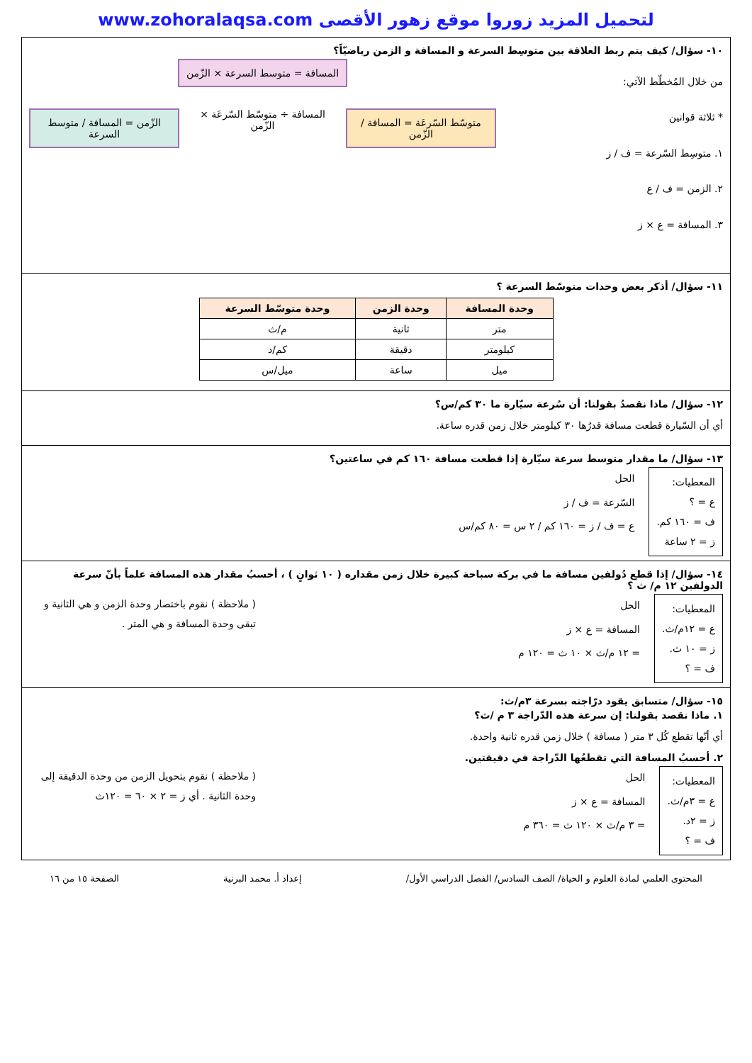لتحميل المزيد زوروا موقع زهور الأقصى www.zohoralaqsa.com
١٠- سؤال/ كيف يتم ربط العلاقة بين متوسِط السرعة و المسافة و الزمن رياضيّاً؟
من خلال المُخطّط الآتي:
* ثلاثة قوانين
١. متوسِط السّرعة = ف / ز
٢. الزمن = ف / ع
٣. المسافة = ع × ز
المسافة = متوسط السرعة × الزّمن
متوسّط السّرعَة = المسافة / الزّمن
المسافة ÷ متوسّط السّرعَة × الزّمن
الزّمن = المسافة / متوسط السرعة
١١- سؤال/ أذكر بعض وحدات متوسّط السرعة ؟
| وحدة المسافة | وحدة الزمن | وحدة متوسّط السرعة |
| --- | --- | --- |
| متر | ثانية | م/ث |
| كيلومتر | دقيقة | كم/د |
| ميل | ساعة | ميل/س |
١٢- سؤال/ ماذا نقصدُ بقولنا: أن سُرعة سيّارة ما ٣٠ كم/س؟
أي أن السّيارة قطعت مسافة قدرُها ٣٠ كيلومتر خلال زمن قدره ساعة.
١٣- سؤال/ ما مقدار متوسط سرعة سيّارة إذا قطعت مسافة ١٦٠ كم في ساعتين؟
المعطيات:
ع = ؟
ف = ١٦٠ كم.
ز = ٢ ساعة
الحل
السّرعة = ف / ز
ع = ف / ز = ١٦٠ كم / ٢ س = ٨٠ كم/س
١٤- سؤال/ إذا قطع دُولفين مسافة ما في بركة سباحة كبيرة خلال زمن مقداره ( ١٠ ثوانٍ ) ، أحسبُ مقدار هذه المسافة علماً بأنّ سرعة الدولفين ١٢ م/ ث ؟
المعطيات:
ع = ١٢م/ث.
ز = ١٠ ث.
ف = ؟
الحل
المسافة = ع × ز
= ١٢ م/ث × ١٠ ث = ١٢٠ م
( ملاحظة ) نقوم باختصار وحدة الزمن و هي الثانية و تبقى وحدة المسافة و هي المتر .
١٥- سؤال/ متسابق يقود درّاجته بسرعة ٣م/ث:
١. ماذا نقصد بقولنا: إن سرعة هذه الدّراجة ٣ م /ث؟
أي أنّها تقطع كُل ٣ متر ( مسافة ) خلال زمن قدره ثانية واحدة.
٢. أحسبُ المسافة التي تقطعُها الدّراجة في دقيقتين.
المعطيات:
ع = ٣م/ث.
ز = ٢د.
ف = ؟
الحل
المسافة = ع × ز
= ٣ م/ث × ١٢٠ ث = ٣٦٠ م
( ملاحظة ) نقوم بتحويل الزمن من وحدة الدقيقة إلى وحدة الثانية . أي ز = ٢ × ٦٠ = ١٢٠ث
المحتوى العلمي لمادة العلوم و الحياة/ الصف السادس/ الفصل الدراسي الأول/ إعداد أ. محمد البرنية الصفحة ١٥ من ١٦